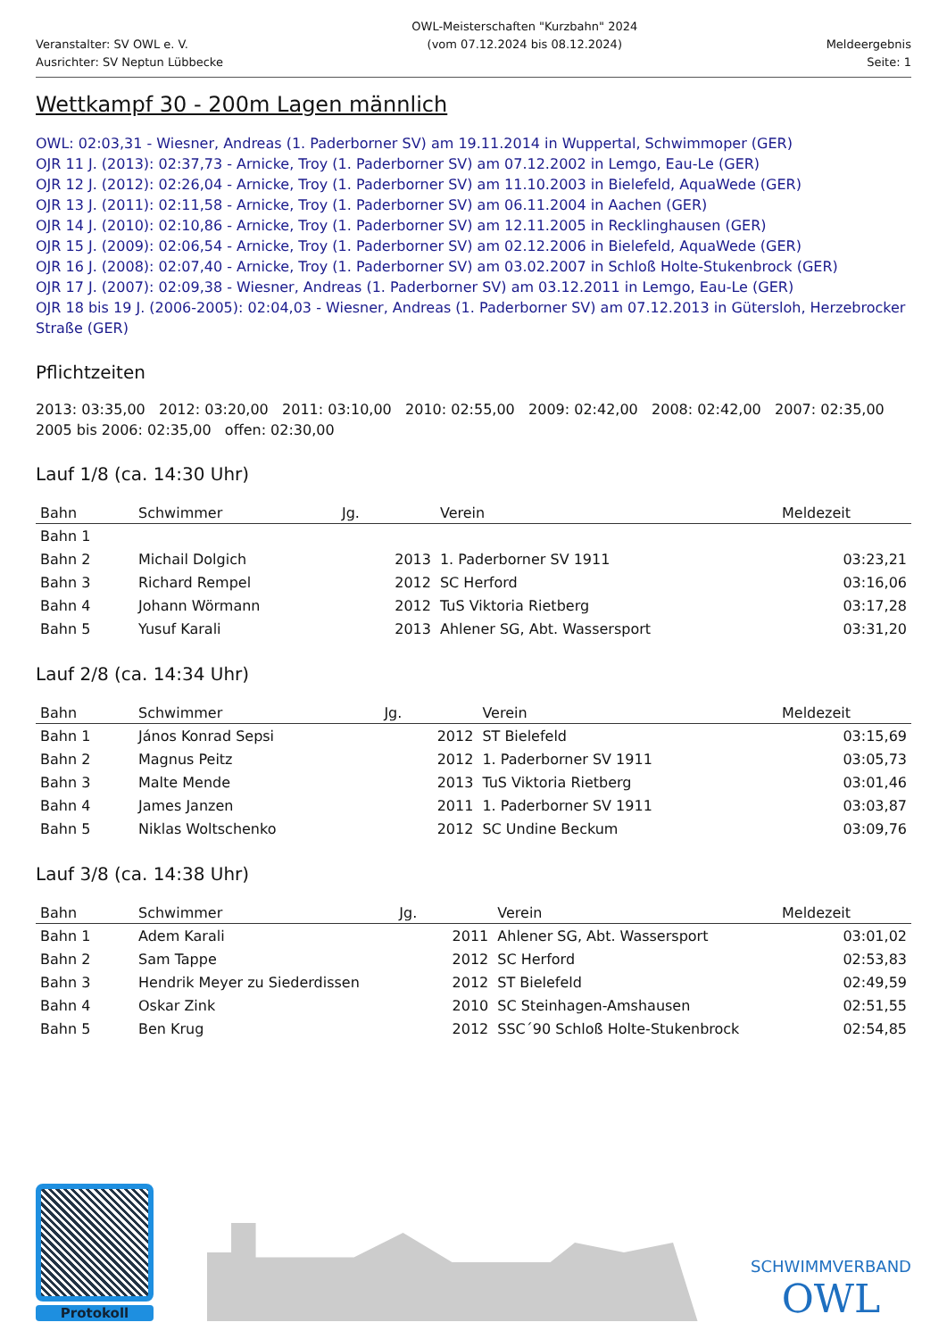Veranstalter: SV OWL e. V.
Ausrichter: SV Neptun Lübbecke
OWL-Meisterschaften "Kurzbahn" 2024
(vom 07.12.2024 bis 08.12.2024)
Meldeergebnis
Seite: 1
Wettkampf 30 - 200m Lagen männlich
OWL: 02:03,31 - Wiesner, Andreas (1. Paderborner SV) am 19.11.2014 in Wuppertal, Schwimmoper (GER)
OJR 11 J. (2013): 02:37,73 - Arnicke, Troy (1. Paderborner SV) am 07.12.2002 in Lemgo, Eau-Le (GER)
OJR 12 J. (2012): 02:26,04 - Arnicke, Troy (1. Paderborner SV) am 11.10.2003 in Bielefeld, AquaWede (GER)
OJR 13 J. (2011): 02:11,58 - Arnicke, Troy (1. Paderborner SV) am 06.11.2004 in Aachen (GER)
OJR 14 J. (2010): 02:10,86 - Arnicke, Troy (1. Paderborner SV) am 12.11.2005 in Recklinghausen (GER)
OJR 15 J. (2009): 02:06,54 - Arnicke, Troy (1. Paderborner SV) am 02.12.2006 in Bielefeld, AquaWede (GER)
OJR 16 J. (2008): 02:07,40 - Arnicke, Troy (1. Paderborner SV) am 03.02.2007 in Schloß Holte-Stukenbrock (GER)
OJR 17 J. (2007): 02:09,38 - Wiesner, Andreas (1. Paderborner SV) am 03.12.2011 in Lemgo, Eau-Le (GER)
OJR 18 bis 19 J. (2006-2005): 02:04,03 - Wiesner, Andreas (1. Paderborner SV) am 07.12.2013 in Gütersloh, Herzebrocker Straße (GER)
Pflichtzeiten
2013: 03:35,00 2012: 03:20,00 2011: 03:10,00 2010: 02:55,00 2009: 02:42,00 2008: 02:42,00 2007: 02:35,00 2005 bis 2006: 02:35,00 offen: 02:30,00
Lauf 1/8 (ca. 14:30 Uhr)
| Bahn | Schwimmer | Jg. | Verein | Meldezeit |
| --- | --- | --- | --- | --- |
| Bahn 1 | | | | |
| Bahn 2 | Michail Dolgich | 2013 | 1. Paderborner SV 1911 | 03:23,21 |
| Bahn 3 | Richard Rempel | 2012 | SC Herford | 03:16,06 |
| Bahn 4 | Johann Wörmann | 2012 | TuS Viktoria Rietberg | 03:17,28 |
| Bahn 5 | Yusuf Karali | 2013 | Ahlener SG, Abt. Wassersport | 03:31,20 |
Lauf 2/8 (ca. 14:34 Uhr)
| Bahn | Schwimmer | Jg. | Verein | Meldezeit |
| --- | --- | --- | --- | --- |
| Bahn 1 | János Konrad Sepsi | 2012 | ST Bielefeld | 03:15,69 |
| Bahn 2 | Magnus Peitz | 2012 | 1. Paderborner SV 1911 | 03:05,73 |
| Bahn 3 | Malte Mende | 2013 | TuS Viktoria Rietberg | 03:01,46 |
| Bahn 4 | James Janzen | 2011 | 1. Paderborner SV 1911 | 03:03,87 |
| Bahn 5 | Niklas Woltschenko | 2012 | SC Undine Beckum | 03:09,76 |
Lauf 3/8 (ca. 14:38 Uhr)
| Bahn | Schwimmer | Jg. | Verein | Meldezeit |
| --- | --- | --- | --- | --- |
| Bahn 1 | Adem Karali | 2011 | Ahlener SG, Abt. Wassersport | 03:01,02 |
| Bahn 2 | Sam Tappe | 2012 | SC Herford | 02:53,83 |
| Bahn 3 | Hendrik Meyer zu Siederdissen | 2012 | ST Bielefeld | 02:49,59 |
| Bahn 4 | Oskar Zink | 2010 | SC Steinhagen-Amshausen | 02:51,55 |
| Bahn 5 | Ben Krug | 2012 | SSC´90 Schloß Holte-Stukenbrock | 02:54,85 |
Protokoll
SCHWIMMVERBAND
OWL